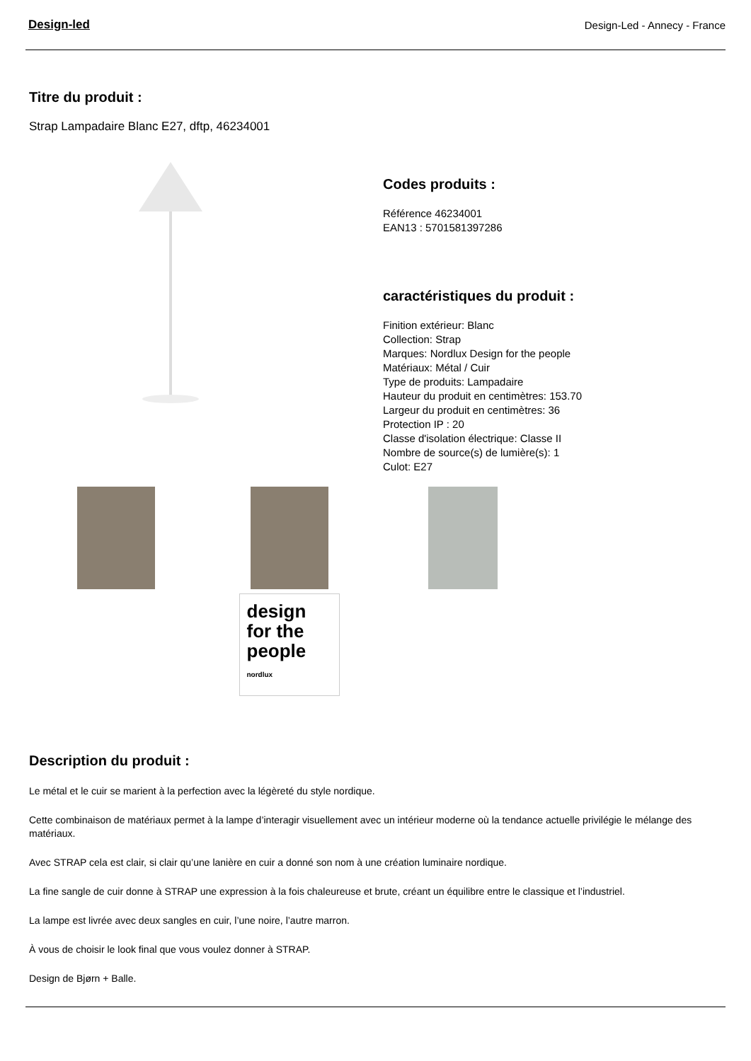Design-led Design-Led - Annecy - France
Titre du produit :
Strap Lampadaire Blanc E27, dftp, 46234001
Codes produits :
Référence 46234001
EAN13 : 5701581397286
caractéristiques du produit :
Finition extérieur: Blanc
Collection: Strap
Marques: Nordlux Design for the people
Matériaux: Métal / Cuir
Type de produits: Lampadaire
Hauteur du produit en centimètres: 153.70
Largeur du produit en centimètres: 36
Protection IP : 20
Classe d'isolation électrique: Classe II
Nombre de source(s) de lumière(s): 1
Culot: E27
design for the people
nordlux
Description du produit :
Le métal et le cuir se marient à la perfection avec la légèreté du style nordique.
Cette combinaison de matériaux permet à la lampe d’interagir visuellement avec un intérieur moderne où la tendance actuelle privilégie le mélange des matériaux.
Avec STRAP cela est clair, si clair qu’une lanière en cuir a donné son nom à une création luminaire nordique.
La fine sangle de cuir donne à STRAP une expression à la fois chaleureuse et brute, créant un équilibre entre le classique et l’industriel.
La lampe est livrée avec deux sangles en cuir, l’une noire, l’autre marron.
À vous de choisir le look final que vous voulez donner à STRAP.
Design de Bjørn + Balle.